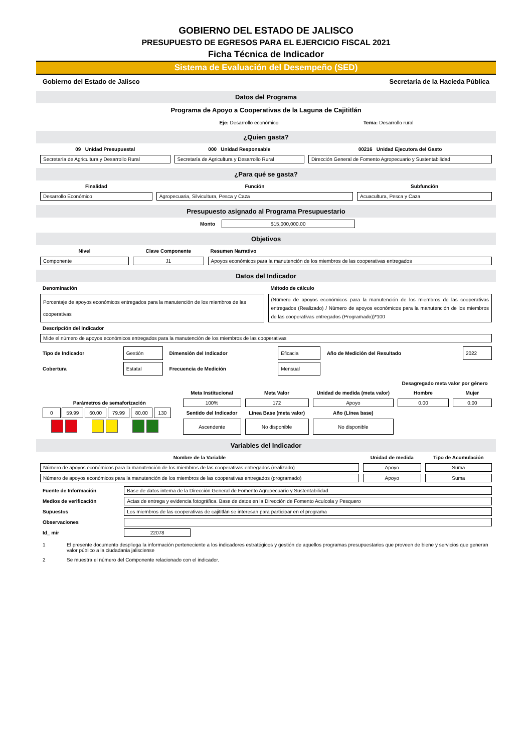GOBIERNO DEL ESTADO DE JALISCO
PRESUPUESTO DE EGRESOS PARA EL EJERCICIO FISCAL 2021
Ficha Técnica de Indicador
Sistema de Evaluación del Desempeño (SED)
| Gobierno del Estado de Jalisco | Secretaría de la Hacieda Pública |
Datos del Programa
Programa de Apoyo a Cooperativas de la Laguna de Cajititlán
| Eje: Desarrollo económico | Tema: Desarrollo rural |
¿Quien gasta?
| 09 Unidad Presupuestal | 000 Unidad Responsable | 00216 Unidad Ejecutora del Gasto |
| Secretaría de Agricultura y Desarrollo Rural | Secretaría de Agricultura y Desarrollo Rural | Dirección General de Fomento Agropecuario y Sustentabilidad |
¿Para qué se gasta?
| Finalidad | Función | Subfunción |
| Desarrollo Económico | Agropecuaria, Silvicultura, Pesca y Caza | Acuacultura, Pesca y Caza |
Presupuesto asignado al Programa Presupuestario
| Monto | $15,000,000.00 | |
Objetivos
| Nivel | Clave Componente | Resumen Narrativo |
| Componente | J1 | Apoyos económicos para la manutención de los miembros de las cooperativas entregados |
Datos del Indicador
| Denominación | Método de cálculo |
| Porcentaje de apoyos económicos entregados para la manutención de los miembros de las cooperativas | (Número de apoyos económicos para la manutención de los miembros de las cooperativas entregados (Realizado) / Número de apoyos económicos para la manutención de los miembros de las cooperativas entregados (Programado))*100 |
| Descripción del Indicador | |
| Mide el número de apoyos económicos entregados para la manutención de los miembros de las cooperativas | |
| Tipo de Indicador | Gestión | Dimensión del Indicador | Eficacia | Año de Medición del Resultado | 2022 |
| Cobertura | Estatal | Frecuencia de Medición | Mensual | | |
| | | | | Desagregado meta valor por género | |
| | Meta Institucional | Meta Valor | Unidad de medida (meta valor) | Hombre | Mujer |
| Parámetros de semaforización | 100% | 172 | Apoyo | 0.00 | 0.00 |
| 0 59.99 60.00 79.99 80.00 130 | Sentido del Indicador | Línea Base (meta valor) | Año (Línea base) | | |
| | Ascendente | No disponible | No disponible | | |
Variables del Indicador
| Nombre de la Variable | Unidad de medida | Tipo de Acumulación |
| Número de apoyos económicos para la manutención de los miembros de las cooperativas entregados (realizado) | Apoyo | Suma |
| Número de apoyos económicos para la manutención de los miembros de las cooperativas entregados (programado) | Apoyo | Suma |
| Fuente de Información | Base de datos interna de la Dirección General de Fomento Agropecuario y Sustentabilidad | |
| Medios de verificación | Actas de entrega y evidencia fotográfica. Base de datos en la Dirección de Fomento Acuícola y Pesquero | |
| Supuestos | Los miembros de las cooperativas de cajititlán se interesan para participar en el programa | |
| Observaciones | | |
| Id_ mir | 22078 | |
| 1 | El presente documento despliega la información perteneciente a los indicadores estratégicos y gestión de aquellos programas presupuestarios que proveen de biene y servicios que generan valor público a la ciudadania jalisciense |
| 2 | Se muestra el número del Componente relacionado con el indicador. |